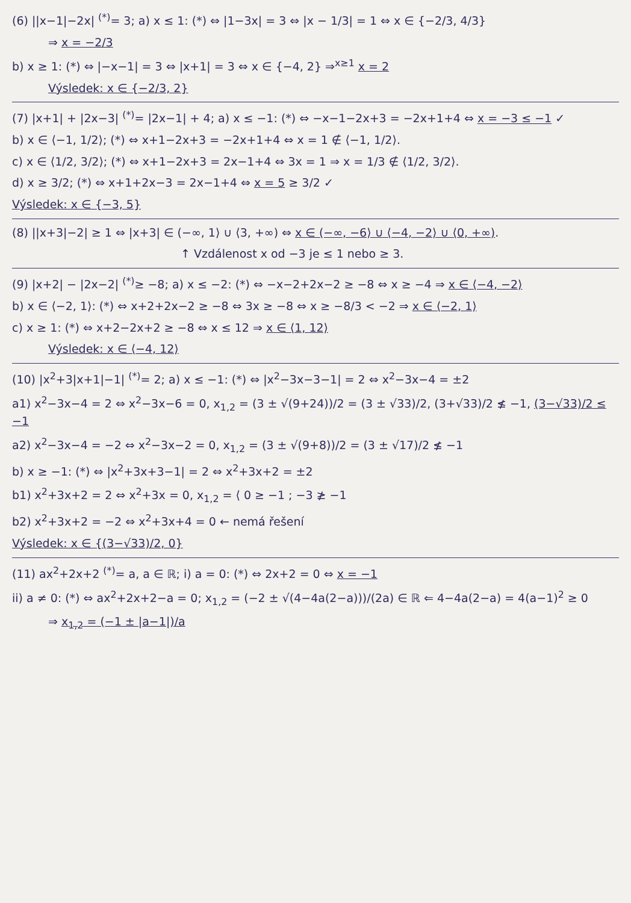(6) ||x−1|−2x| <sup>(*)</sup>= 3; a) x ≤ 1: (*) ⇔ |1−3x| = 3 ⇔ |x − 1/3| = 1 ⇔ x ∈ {−2/3, 4/3}
⇒ x = −2/3
b) x ≥ 1: (*) ⇔ |−x−1| = 3 ⇔ |x+1| = 3 ⇔ x ∈ {−4, 2} ⇒<sup>x≥1</sup> x = 2
Výsledek: x ∈ {−2/3, 2}
(7) |x+1| + |2x−3| <sup>(*)</sup>= |2x−1| + 4; a) x ≤ −1: (*) ⇔ −x−1−2x+3 = −2x+1+4 ⇔ x = −3 ≤ −1 ✓
b) x ∈ ⟨−1, 1/2⟩; (*) ⇔ x+1−2x+3 = −2x+1+4 ⇔ x = 1 ∉ ⟨−1, 1/2⟩.
c) x ∈ ⟨1/2, 3/2⟩; (*) ⇔ x+1−2x+3 = 2x−1+4 ⇔ 3x = 1 ⇒ x = 1/3 ∉ ⟨1/2, 3/2⟩.
d) x ≥ 3/2; (*) ⇔ x+1+2x−3 = 2x−1+4 ⇔ x = 5 ≥ 3/2 ✓
Výsledek: x ∈ {−3, 5}
(8) ||x+3|−2| ≥ 1 ⇔ |x+3| ∈ (−∞, 1⟩ ∪ ⟨3, +∞) ⇔ x ∈ (−∞, −6⟩ ∪ ⟨−4, −2⟩ ∪ ⟨0, +∞).
↑ Vzdálenost x od −3 je ≤ 1 nebo ≥ 3.
(9) |x+2| − |2x−2| <sup>(*)</sup>≥ −8; a) x ≤ −2: (*) ⇔ −x−2+2x−2 ≥ −8 ⇔ x ≥ −4 ⇒ x ∈ ⟨−4, −2⟩
b) x ∈ ⟨−2, 1⟩: (*) ⇔ x+2+2x−2 ≥ −8 ⇔ 3x ≥ −8 ⇔ x ≥ −8/3 < −2 ⇒ x ∈ ⟨−2, 1⟩
c) x ≥ 1: (*) ⇔ x+2−2x+2 ≥ −8 ⇔ x ≤ 12 ⇒ x ∈ ⟨1, 12⟩
Výsledek: x ∈ ⟨−4, 12⟩
(10) |x<sup>2</sup>+3|x+1|−1| <sup>(*)</sup>= 2; a) x ≤ −1: (*) ⇔ |x<sup>2</sup>−3x−3−1| = 2 ⇔ x<sup>2</sup>−3x−4 = ±2
a1) x<sup>2</sup>−3x−4 = 2 ⇔ x<sup>2</sup>−3x−6 = 0, x<sub>1,2</sub> = (3 ± √(9+24))/2 = (3 ± √33)/2, (3+√33)/2 ≰ −1, (3−√33)/2 ≤ −1
a2) x<sup>2</sup>−3x−4 = −2 ⇔ x<sup>2</sup>−3x−2 = 0, x<sub>1,2</sub> = (3 ± √(9+8))/2 = (3 ± √17)/2 ≰ −1
b) x ≥ −1: (*) ⇔ |x<sup>2</sup>+3x+3−1| = 2 ⇔ x<sup>2</sup>+3x+2 = ±2
b1) x<sup>2</sup>+3x+2 = 2 ⇔ x<sup>2</sup>+3x = 0, x<sub>1,2</sub> = ⟨ 0 ≥ −1 ; −3 ≱ −1
b2) x<sup>2</sup>+3x+2 = −2 ⇔ x<sup>2</sup>+3x+4 = 0 ← nemá řešení
Výsledek: x ∈ {(3−√33)/2, 0}
(11) ax<sup>2</sup>+2x+2 <sup>(*)</sup>= a, a ∈ ℝ; i) a = 0: (*) ⇔ 2x+2 = 0 ⇔ x = −1
ii) a ≠ 0: (*) ⇔ ax<sup>2</sup>+2x+2−a = 0; x<sub>1,2</sub> = (−2 ± √(4−4a(2−a)))/(2a) ∈ ℝ ⇐ 4−4a(2−a) = 4(a−1)<sup>2</sup> ≥ 0
⇒ x<sub>1,2</sub> = (−1 ± |a−1|)/a